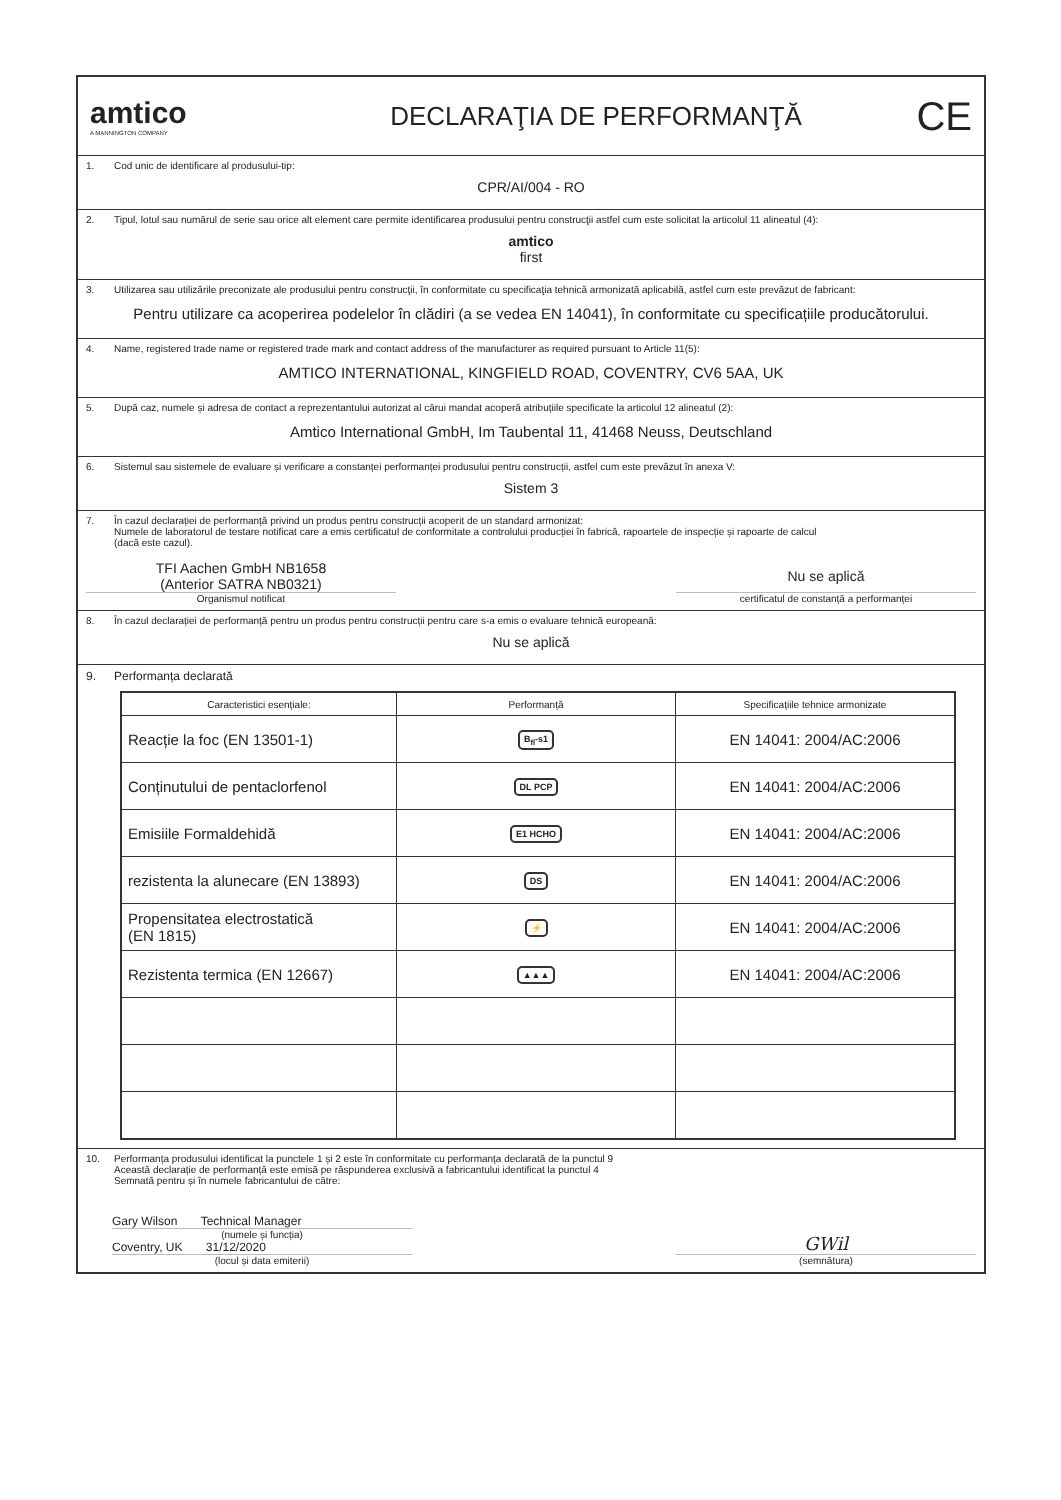amtico
A MANNINGTON COMPANY
DECLARAŢIA DE PERFORMANŢĂ
CE
1. Cod unic de identificare al produsului-tip:
CPR/AI/004 - RO
2. Tipul, lotul sau numărul de serie sau orice alt element care permite identificarea produsului pentru construcţii astfel cum este solicitat la articolul 11 alineatul (4):
amtico
first
3. Utilizarea sau utilizările preconizate ale produsului pentru construcţii, în conformitate cu specificaţia tehnică armonizată aplicabilă, astfel cum este prevăzut de fabricant:
Pentru utilizare ca acoperirea podelelor în clădiri (a se vedea EN 14041), în conformitate cu specificațiile producătorului.
4. Name, registered trade name or registered trade mark and contact address of the manufacturer as required pursuant to Article 11(5):
AMTICO INTERNATIONAL, KINGFIELD ROAD, COVENTRY, CV6 5AA, UK
5. După caz, numele și adresa de contact a reprezentantului autorizat al cărui mandat acoperă atribuțiile specificate la articolul 12 alineatul (2):
Amtico International GmbH, Im Taubental 11, 41468 Neuss, Deutschland
6. Sistemul sau sistemele de evaluare și verificare a constanței performanței produsului pentru construcții, astfel cum este prevăzut în anexa V:
Sistem 3
7. În cazul declarației de performanță privind un produs pentru construcții acoperit de un standard armonizat:
Numele de laboratorul de testare notificat care a emis certificatul de conformitate a controlului producției în fabrică, rapoartele de inspecție și rapoarte de calcul
(dacă este cazul).
TFI Aachen GmbH NB1658
(Anterior SATRA NB0321)
Organismul notificat
Nu se aplică
certificatul de constanță a performanței
8. În cazul declarației de performanță pentru un produs pentru construcții pentru care s-a emis o evaluare tehnică europeană:
Nu se aplică
9. Performanța declarată
| Caracteristici esențiale: | Performanță | Specificațiile tehnice armonizate |
| --- | --- | --- |
| Reacție la foc (EN 13501-1) | B<sub>fl</sub>-s1 | EN 14041: 2004/AC:2006 |
| Conținutului de pentaclorfenol | DL PCP | EN 14041: 2004/AC:2006 |
| Emisiile Formaldehidă | E1 HCHO | EN 14041: 2004/AC:2006 |
| rezistenta la alunecare (EN 13893) | DS | EN 14041: 2004/AC:2006 |
| Propensitatea electrostatică (EN 1815) | ⚡ | EN 14041: 2004/AC:2006 |
| Rezistenta termica (EN 12667) | ▲▲▲ | EN 14041: 2004/AC:2006 |
10. Performanța produsului identificat la punctele 1 și 2 este în conformitate cu performanța declarată de la punctul 9
Această declarație de performanță este emisă pe răspunderea exclusivă a fabricantului identificat la punctul 4
Semnată pentru și în numele fabricantului de către:
Gary Wilson Technical Manager
(numele și funcția)
Coventry, UK 31/12/2020
(locul și data emiterii)
GWil
(semnătura)